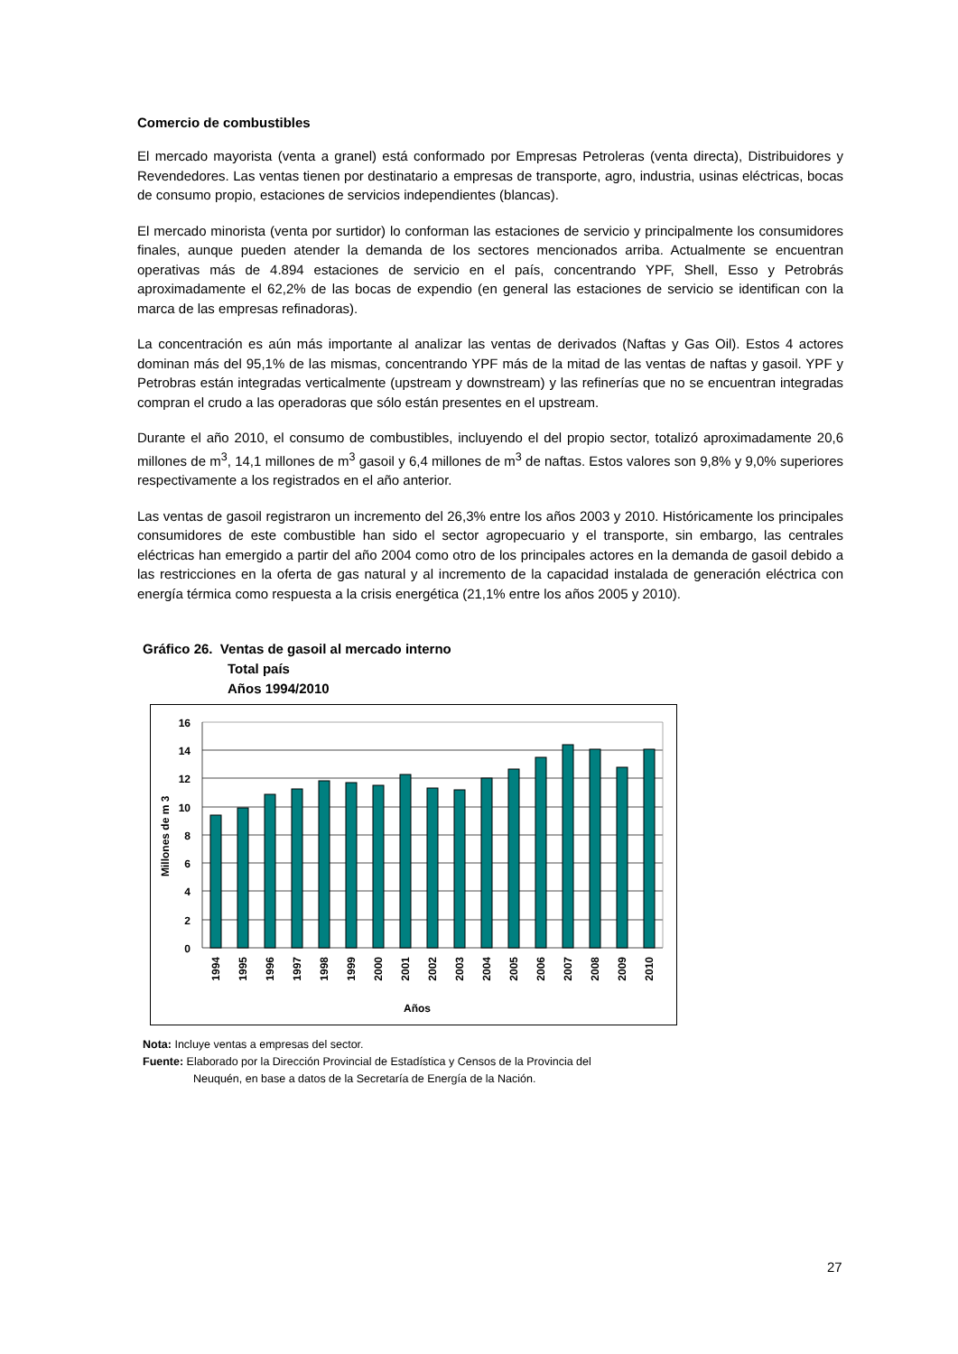Comercio de combustibles
El mercado mayorista (venta a granel) está conformado por Empresas Petroleras (venta directa), Distribuidores y Revendedores. Las ventas tienen por destinatario a empresas de transporte, agro, industria, usinas eléctricas, bocas de consumo propio, estaciones de servicios independientes (blancas).
El mercado minorista (venta por surtidor) lo conforman las estaciones de servicio y principalmente los consumidores finales, aunque pueden atender la demanda de los sectores mencionados arriba. Actualmente se encuentran operativas más de 4.894 estaciones de servicio en el país, concentrando YPF, Shell, Esso y Petrobrás aproximadamente el 62,2% de las bocas de expendio (en general las estaciones de servicio se identifican con la marca de las empresas refinadoras).
La concentración es aún más importante al analizar las ventas de derivados (Naftas y Gas Oil). Estos 4 actores dominan más del 95,1% de las mismas, concentrando YPF más de la mitad de las ventas de naftas y gasoil. YPF y Petrobras están integradas verticalmente (upstream y downstream) y las refinerías que no se encuentran integradas compran el crudo a las operadoras que sólo están presentes en el upstream.
Durante el año 2010, el consumo de combustibles, incluyendo el del propio sector, totalizó aproximadamente 20,6 millones de m<sup>3</sup>, 14,1 millones de m<sup>3</sup> gasoil y 6,4 millones de m<sup>3</sup> de naftas. Estos valores son 9,8% y 9,0% superiores respectivamente a los registrados en el año anterior.
Las ventas de gasoil registraron un incremento del 26,3% entre los años 2003 y 2010. Históricamente los principales consumidores de este combustible han sido el sector agropecuario y el transporte, sin embargo, las centrales eléctricas han emergido a partir del año 2004 como otro de los principales actores en la demanda de gasoil debido a las restricciones en la oferta de gas natural y al incremento de la capacidad instalada de generación eléctrica con energía térmica como respuesta a la crisis energética (21,1% entre los años 2005 y 2010).
Gráfico 26. Ventas de gasoil al mercado interno
Total país
Años 1994/2010
16
14
12
10
8
6
4
2
0
Millones de m 3
1994
1995
1996
1997
1998
1999
2000
2001
2002
2003
2004
2005
2006
2007
2008
2009
2010
Años
Nota: Incluye ventas a empresas del sector.
Fuente: Elaborado por la Dirección Provincial de Estadística y Censos de la Provincia del
Neuquén, en base a datos de la Secretaría de Energía de la Nación.
27